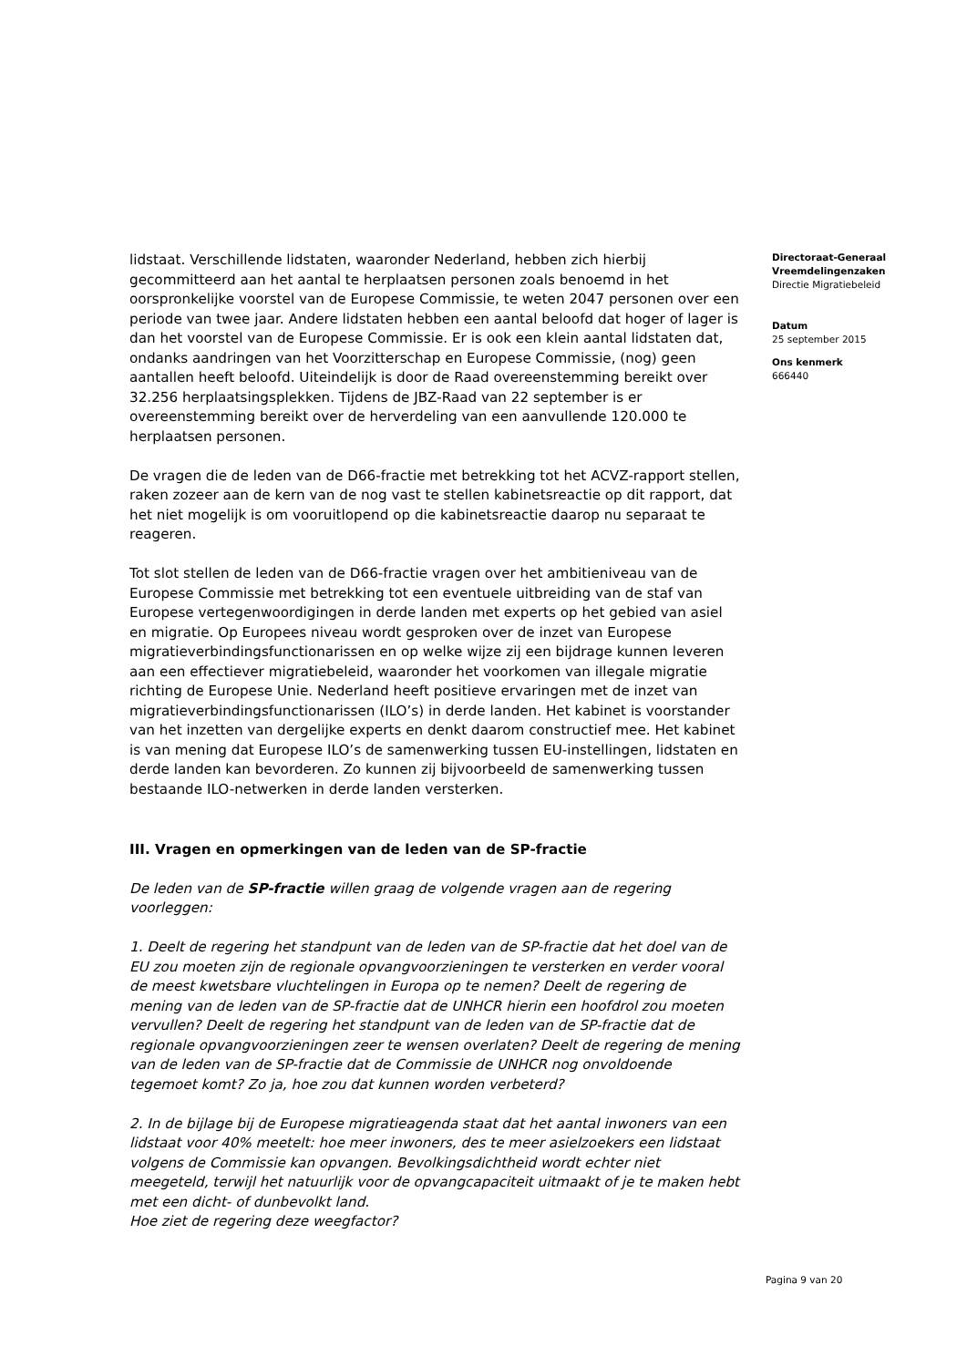lidstaat. Verschillende lidstaten, waaronder Nederland, hebben zich hierbij gecommitteerd aan het aantal te herplaatsen personen zoals benoemd in het oorspronkelijke voorstel van de Europese Commissie, te weten 2047 personen over een periode van twee jaar. Andere lidstaten hebben een aantal beloofd dat hoger of lager is dan het voorstel van de Europese Commissie. Er is ook een klein aantal lidstaten dat, ondanks aandringen van het Voorzitterschap en Europese Commissie, (nog) geen aantallen heeft beloofd. Uiteindelijk is door de Raad overeenstemming bereikt over 32.256 herplaatsingsplekken. Tijdens de JBZ-Raad van 22 september is er overeenstemming bereikt over de herverdeling van een aanvullende 120.000 te herplaatsen personen.
De vragen die de leden van de D66-fractie met betrekking tot het ACVZ-rapport stellen, raken zozeer aan de kern van de nog vast te stellen kabinetsreactie op dit rapport, dat het niet mogelijk is om vooruitlopend op die kabinetsreactie daarop nu separaat te reageren.
Tot slot stellen de leden van de D66-fractie vragen over het ambitieniveau van de Europese Commissie met betrekking tot een eventuele uitbreiding van de staf van Europese vertegenwoordigingen in derde landen met experts op het gebied van asiel en migratie. Op Europees niveau wordt gesproken over de inzet van Europese migratieverbindingsfunctionarissen en op welke wijze zij een bijdrage kunnen leveren aan een effectiever migratiebeleid, waaronder het voorkomen van illegale migratie richting de Europese Unie. Nederland heeft positieve ervaringen met de inzet van migratieverbindingsfunctionarissen (ILO’s) in derde landen. Het kabinet is voorstander van het inzetten van dergelijke experts en denkt daarom constructief mee. Het kabinet is van mening dat Europese ILO’s de samenwerking tussen EU-instellingen, lidstaten en derde landen kan bevorderen. Zo kunnen zij bijvoorbeeld de samenwerking tussen bestaande ILO-netwerken in derde landen versterken.
III. Vragen en opmerkingen van de leden van de SP-fractie
De leden van de SP-fractie willen graag de volgende vragen aan de regering voorleggen:
1. Deelt de regering het standpunt van de leden van de SP-fractie dat het doel van de EU zou moeten zijn de regionale opvangvoorzieningen te versterken en verder vooral de meest kwetsbare vluchtelingen in Europa op te nemen? Deelt de regering de mening van de leden van de SP-fractie dat de UNHCR hierin een hoofdrol zou moeten vervullen? Deelt de regering het standpunt van de leden van de SP-fractie dat de regionale opvangvoorzieningen zeer te wensen overlaten? Deelt de regering de mening van de leden van de SP-fractie dat de Commissie de UNHCR nog onvoldoende tegemoet komt? Zo ja, hoe zou dat kunnen worden verbeterd?
2. In de bijlage bij de Europese migratieagenda staat dat het aantal inwoners van een lidstaat voor 40% meetelt: hoe meer inwoners, des te meer asielzoekers een lidstaat volgens de Commissie kan opvangen. Bevolkingsdichtheid wordt echter niet meegeteld, terwijl het natuurlijk voor de opvangcapaciteit uitmaakt of je te maken hebt met een dicht- of dunbevolkt land.
Hoe ziet de regering deze weegfactor?
Directoraat-Generaal Vreemdelingenzaken
Directie Migratiebeleid
Datum
25 september 2015
Ons kenmerk
666440
Pagina 9 van 20